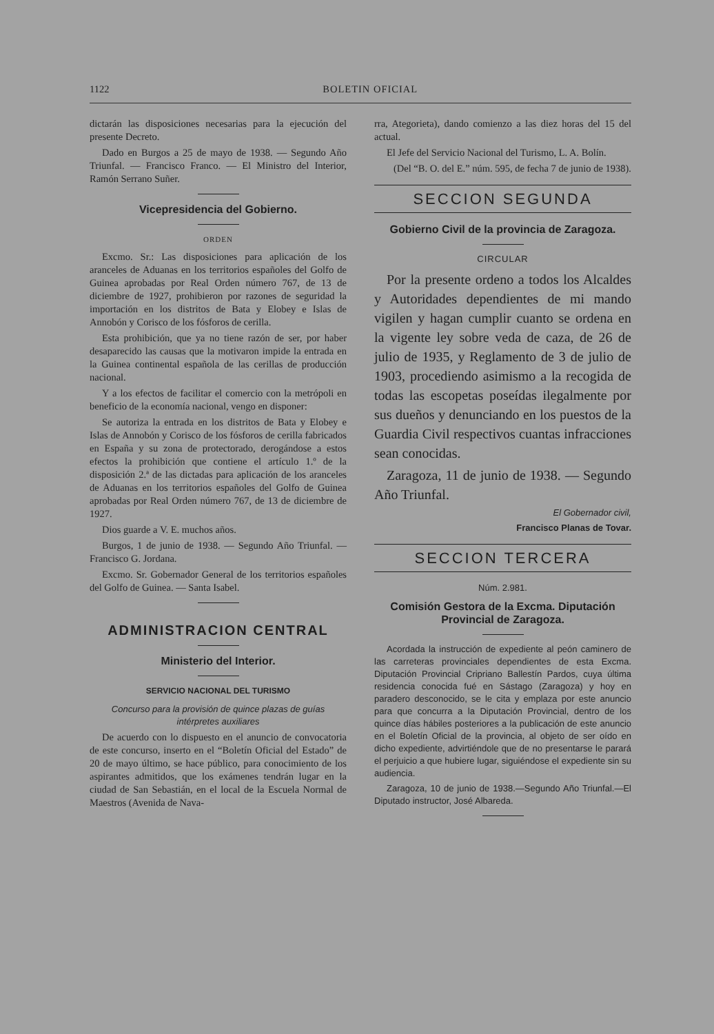1122 BOLETIN OFICIAL
dictarán las disposiciones necesarias para la ejecución del presente Decreto.
Dado en Burgos a 25 de mayo de 1938. — Segundo Año Triunfal. — Francisco Franco. — El Ministro del Interior, Ramón Serrano Suñer.
Vicepresidencia del Gobierno.
ORDEN
Excmo. Sr.: Las disposiciones para aplicación de los aranceles de Aduanas en los territorios españoles del Golfo de Guinea aprobadas por Real Orden número 767, de 13 de diciembre de 1927, prohibieron por razones de seguridad la importación en los distritos de Bata y Elobey e Islas de Annobón y Corisco de los fósforos de cerilla.
Esta prohibición, que ya no tiene razón de ser, por haber desaparecido las causas que la motivaron impide la entrada en la Guinea continental española de las cerillas de producción nacional.
Y a los efectos de facilitar el comercio con la metrópoli en beneficio de la economía nacional, vengo en disponer:
Se autoriza la entrada en los distritos de Bata y Elobey e Islas de Annobón y Corisco de los fósforos de cerilla fabricados en España y su zona de protectorado, derogándose a estos efectos la prohibición que contiene el artículo 1.º de la disposición 2.ª de las dictadas para aplicación de los aranceles de Aduanas en los territorios españoles del Golfo de Guinea aprobadas por Real Orden número 767, de 13 de diciembre de 1927.
Dios guarde a V. E. muchos años.
Burgos, 1 de junio de 1938. — Segundo Año Triunfal. — Francisco G. Jordana.
Excmo. Sr. Gobernador General de los territorios españoles del Golfo de Guinea. — Santa Isabel.
ADMINISTRACION CENTRAL
Ministerio del Interior.
SERVICIO NACIONAL DEL TURISMO
Concurso para la provisión de quince plazas de guías intérpretes auxiliares
De acuerdo con lo dispuesto en el anuncio de convocatoria de este concurso, inserto en el “Boletín Oficial del Estado” de 20 de mayo último, se hace público, para conocimiento de los aspirantes admitidos, que los exámenes tendrán lugar en la ciudad de San Sebastián, en el local de la Escuela Normal de Maestros (Avenida de Nava-
rra, Ategorieta), dando comienzo a las diez horas del 15 del actual.
El Jefe del Servicio Nacional del Turismo, L. A. Bolín.
(Del “B. O. del E.” núm. 595, de fecha 7 de junio de 1938).
SECCION SEGUNDA
Gobierno Civil de la provincia de Zaragoza.
CIRCULAR
Por la presente ordeno a todos los Alcaldes y Autoridades dependientes de mi mando vigilen y hagan cumplir cuanto se ordena en la vigente ley sobre veda de caza, de 26 de julio de 1935, y Reglamento de 3 de julio de 1903, procediendo asimismo a la recogida de todas las escopetas poseídas ilegalmente por sus dueños y denunciando en los puestos de la Guardia Civil respectivos cuantas infracciones sean conocidas.
Zaragoza, 11 de junio de 1938. — Segundo Año Triunfal.
El Gobernador civil,
Francisco Planas de Tovar.
SECCION TERCERA
Núm. 2.981.
Comisión Gestora de la Excma. Diputación Provincial de Zaragoza.
Acordada la instrucción de expediente al peón caminero de las carreteras provinciales dependientes de esta Excma. Diputación Provincial Cripriano Ballestín Pardos, cuya última residencia conocida fué en Sástago (Zaragoza) y hoy en paradero desconocido, se le cita y emplaza por este anuncio para que concurra a la Diputación Provincial, dentro de los quince días hábiles posteriores a la publicación de este anuncio en el Boletín Oficial de la provincia, al objeto de ser oído en dicho expediente, advirtiéndole que de no presentarse le parará el perjuicio a que hubiere lugar, siguiéndose el expediente sin su audiencia.
Zaragoza, 10 de junio de 1938.—Segundo Año Triunfal.—El Diputado instructor, José Albareda.